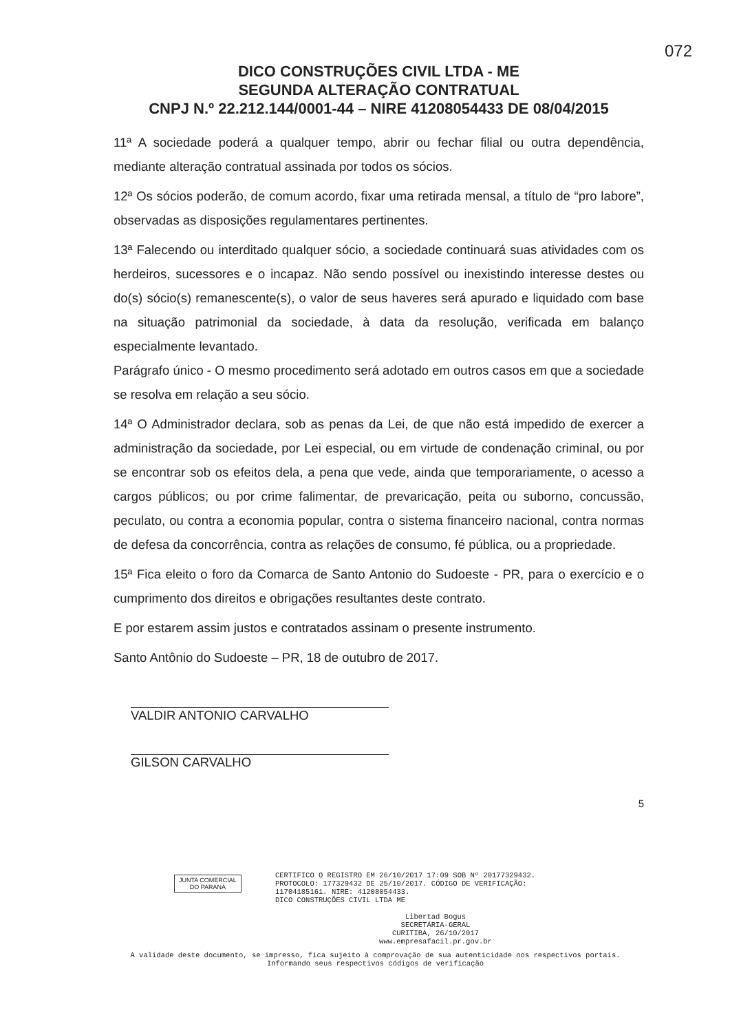072
DICO CONSTRUÇÕES CIVIL LTDA - ME
SEGUNDA ALTERAÇÃO CONTRATUAL
CNPJ N.º 22.212.144/0001-44 – NIRE 41208054433 DE 08/04/2015
11ª A sociedade poderá a qualquer tempo, abrir ou fechar filial ou outra dependência, mediante alteração contratual assinada por todos os sócios.
12ª Os sócios poderão, de comum acordo, fixar uma retirada mensal, a título de “pro labore”, observadas as disposições regulamentares pertinentes.
13ª Falecendo ou interditado qualquer sócio, a sociedade continuará suas atividades com os herdeiros, sucessores e o incapaz. Não sendo possível ou inexistindo interesse destes ou do(s) sócio(s) remanescente(s), o valor de seus haveres será apurado e liquidado com base na situação patrimonial da sociedade, à data da resolução, verificada em balanço especialmente levantado.
Parágrafo único - O mesmo procedimento será adotado em outros casos em que a sociedade se resolva em relação a seu sócio.
14ª O Administrador declara, sob as penas da Lei, de que não está impedido de exercer a administração da sociedade, por Lei especial, ou em virtude de condenação criminal, ou por se encontrar sob os efeitos dela, a pena que vede, ainda que temporariamente, o acesso a cargos públicos; ou por crime falimentar, de prevaricação, peita ou suborno, concussão, peculato, ou contra a economia popular, contra o sistema financeiro nacional, contra normas de defesa da concorrência, contra as relações de consumo, fé pública, ou a propriedade.
15ª Fica eleito o foro da Comarca de Santo Antonio do Sudoeste - PR, para o exercício e o cumprimento dos direitos e obrigações resultantes deste contrato.
E por estarem assim justos e contratados assinam o presente instrumento.
Santo Antônio do Sudoeste – PR, 18 de outubro de 2017.
VALDIR ANTONIO CARVALHO
GILSON CARVALHO
5
JUNTA COMERCIAL
DO PARANÁ
CERTIFICO O REGISTRO EM 26/10/2017 17:09 SOB Nº 20177329432.
PROTOCOLO: 177329432 DE 25/10/2017. CÓDIGO DE VERIFICAÇÃO:
11704185161. NIRE: 41208054433.
DICO CONSTRUÇÕES CIVIL LTDA ME
Libertad Bogus
SECRETÁRIA-GERAL
CURITIBA, 26/10/2017
www.empresafacil.pr.gov.br
A validade deste documento, se impresso, fica sujeito à comprovação de sua autenticidade nos respectivos portais.
Informando seus respectivos códigos de verificação